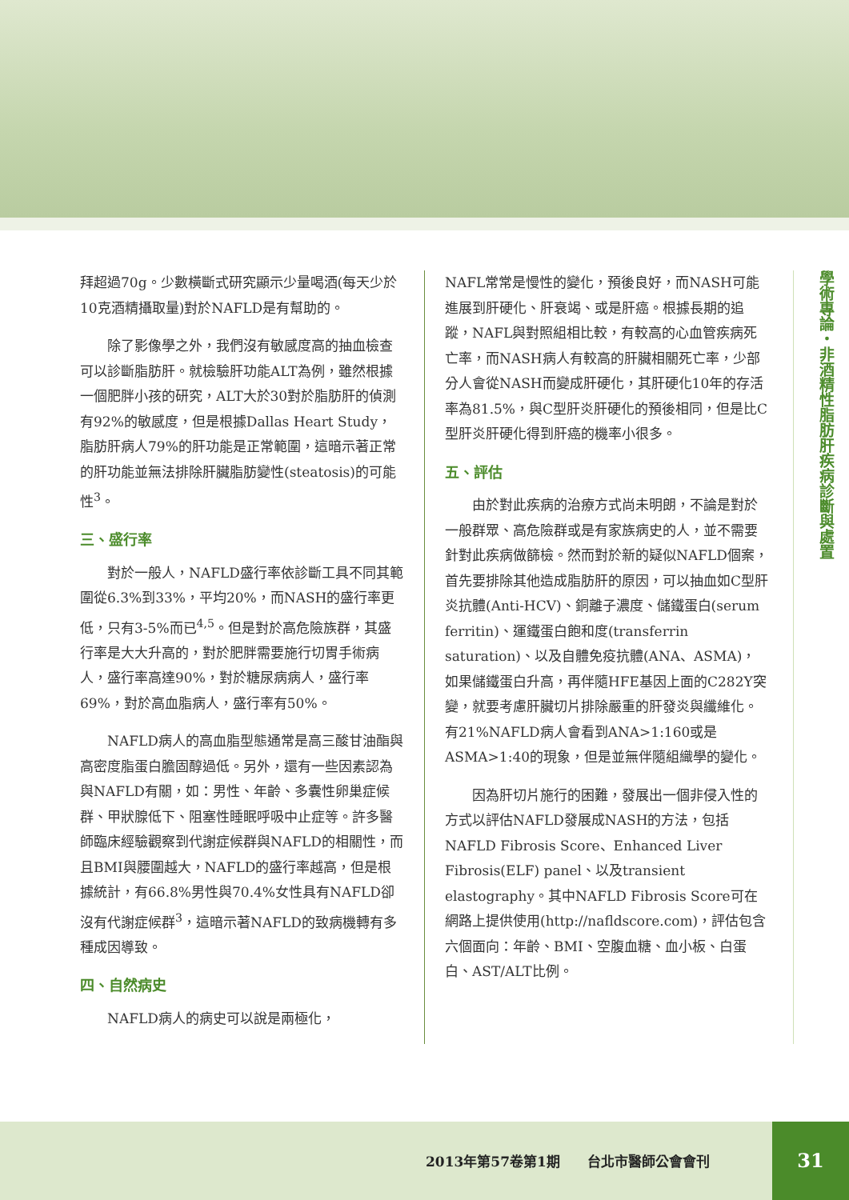拜超過70g。少數橫斷式研究顯示少量喝酒(每天少於10克酒精攝取量)對於NAFLD是有幫助的。
除了影像學之外，我們沒有敏感度高的抽血檢查可以診斷脂肪肝。就檢驗肝功能ALT為例，雖然根據一個肥胖小孩的研究，ALT大於30對於脂肪肝的偵測有92%的敏感度，但是根據Dallas Heart Study，脂肪肝病人79%的肝功能是正常範圍，這暗示著正常的肝功能並無法排除肝臟脂肪變性(steatosis)的可能性<sup>3</sup>。
三、盛行率
對於一般人，NAFLD盛行率依診斷工具不同其範圍從6.3%到33%，平均20%，而NASH的盛行率更低，只有3-5%而已<sup>4,5</sup>。但是對於高危險族群，其盛行率是大大升高的，對於肥胖需要施行切胃手術病人，盛行率高達90%，對於糖尿病病人，盛行率69%，對於高血脂病人，盛行率有50%。
NAFLD病人的高血脂型態通常是高三酸甘油酯與高密度脂蛋白膽固醇過低。另外，還有一些因素認為與NAFLD有關，如：男性、年齡、多囊性卵巢症候群、甲狀腺低下、阻塞性睡眠呼吸中止症等。許多醫師臨床經驗觀察到代謝症候群與NAFLD的相關性，而且BMI與腰圍越大，NAFLD的盛行率越高，但是根據統計，有66.8%男性與70.4%女性具有NAFLD卻沒有代謝症候群<sup>3</sup>，這暗示著NAFLD的致病機轉有多種成因導致。
四、自然病史
NAFLD病人的病史可以說是兩極化，
NAFL常常是慢性的變化，預後良好，而NASH可能進展到肝硬化、肝衰竭、或是肝癌。根據長期的追蹤，NAFL與對照組相比較，有較高的心血管疾病死亡率，而NASH病人有較高的肝臟相關死亡率，少部分人會從NASH而變成肝硬化，其肝硬化10年的存活率為81.5%，與C型肝炎肝硬化的預後相同，但是比C型肝炎肝硬化得到肝癌的機率小很多。
五、評估
由於對此疾病的治療方式尚未明朗，不論是對於一般群眾、高危險群或是有家族病史的人，並不需要針對此疾病做篩檢。然而對於新的疑似NAFLD個案，首先要排除其他造成脂肪肝的原因，可以抽血如C型肝炎抗體(Anti-HCV)、銅離子濃度、儲鐵蛋白(serum ferritin)、運鐵蛋白飽和度(transferrin saturation)、以及自體免疫抗體(ANA、ASMA)，如果儲鐵蛋白升高，再伴隨HFE基因上面的C282Y突變，就要考慮肝臟切片排除嚴重的肝發炎與纖維化。有21%NAFLD病人會看到ANA>1:160或是ASMA>1:40的現象，但是並無伴隨組織學的變化。
因為肝切片施行的困難，發展出一個非侵入性的方式以評估NAFLD發展成NASH的方法，包括NAFLD Fibrosis Score、Enhanced Liver Fibrosis(ELF) panel、以及transient elastography。其中NAFLD Fibrosis Score可在網路上提供使用(http://nafldscore.com)，評估包含六個面向：年齡、BMI、空腹血糖、血小板、白蛋白、AST/ALT比例。
學術專論・非酒精性脂肪肝疾病診斷與處置
2013年第57卷第1期　　台北市醫師公會會刊
31